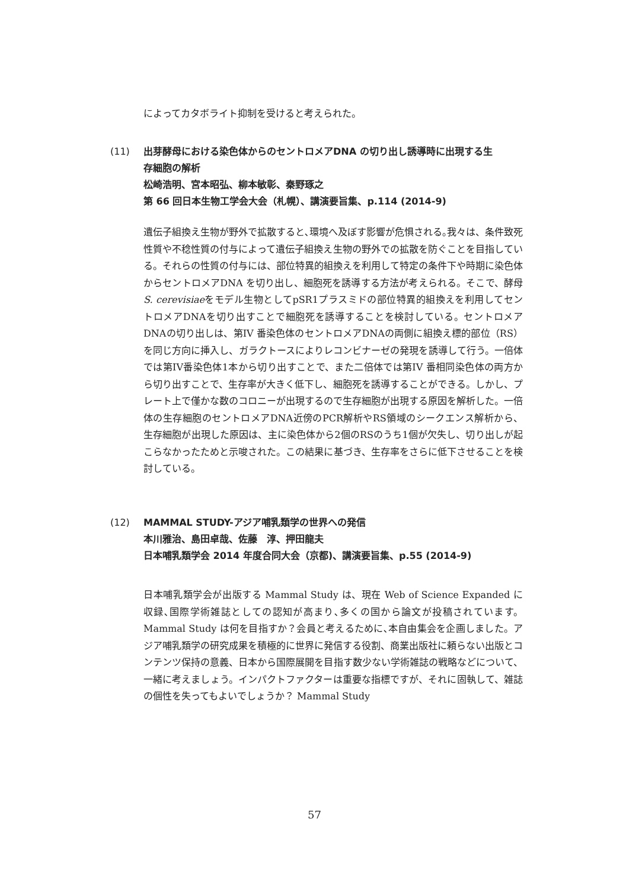によってカタボライト抑制を受けると考えられた。
(11) 出芽酵母における染色体からのセントロメアDNA の切り出し誘導時に出現する生
存細胞の解析
松崎浩明、宮本昭弘、柳本敏彰、秦野琢之
第 66 回日本生物工学会大会（札幌）、講演要旨集、p.114 (2014-9)
遺伝子組換え生物が野外で拡散すると､環境へ及ぼす影響が危惧される｡我々は、条件致死性質や不稔性質の付与によって遺伝子組換え生物の野外での拡散を防ぐことを目指している。それらの性質の付与には、部位特異的組換えを利用して特定の条件下や時期に染色体からセントロメアDNA を切り出し、細胞死を誘導する方法が考えられる。そこで、酵母S. cerevisiaeをモデル生物としてpSR1プラスミドの部位特異的組換えを利用してセントロメアDNAを切り出すことで細胞死を誘導することを検討している。セントロメアDNAの切り出しは、第IV 番染色体のセントロメアDNAの両側に組換え標的部位（RS）を同じ方向に挿入し、ガラクトースによりレコンビナーゼの発現を誘導して行う。一倍体では第IV番染色体1本から切り出すことで、また二倍体では第IV 番相同染色体の両方から切り出すことで、生存率が大きく低下し、細胞死を誘導することができる。しかし、プレート上で僅かな数のコロニーが出現するので生存細胞が出現する原因を解析した。一倍体の生存細胞のセントロメアDNA近傍のPCR解析やRS領域のシークエンス解析から、生存細胞が出現した原因は、主に染色体から2個のRSのうち1個が欠失し、切り出しが起こらなかったためと示唆された。この結果に基づき、生存率をさらに低下させることを検討している。
(12) MAMMAL STUDY-アジア哺乳類学の世界への発信
本川雅治、島田卓哉、佐藤　淳、押田龍夫
日本哺乳類学会 2014 年度合同大会（京都)、講演要旨集、p.55 (2014-9)
日本哺乳類学会が出版する Mammal Study は、現在 Web of Science Expanded に収録､国際学術雑誌としての認知が高まり､多くの国から論文が投稿されています。Mammal Study は何を目指すか？会員と考えるために､本自由集会を企画しました。アジア哺乳類学の研究成果を積極的に世界に発信する役割、商業出版社に頼らない出版とコンテンツ保持の意義、日本から国際展開を目指す数少ない学術雑誌の戦略などについて、一緒に考えましょう。インパクトファクターは重要な指標ですが、それに固執して、雑誌の個性を失ってもよいでしょうか？ Mammal Study
57